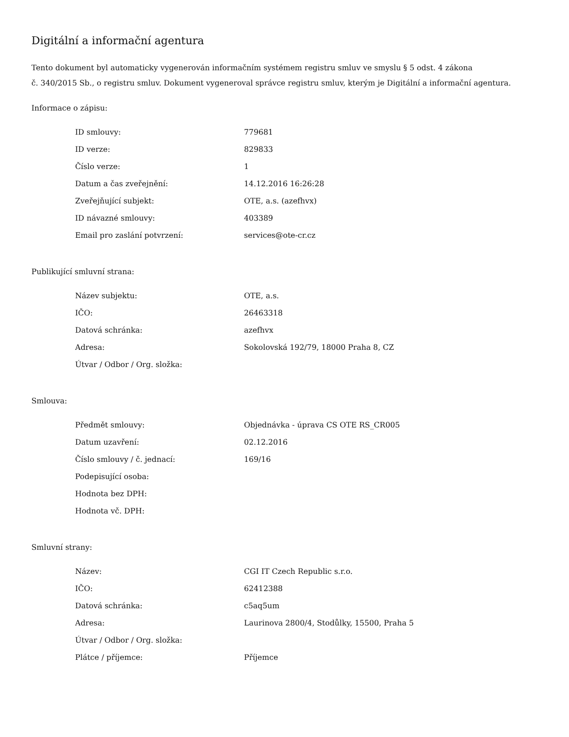Digitální a informační agentura
Tento dokument byl automaticky vygenerován informačním systémem registru smluv ve smyslu § 5 odst. 4 zákona
č. 340/2015 Sb., o registru smluv. Dokument vygeneroval správce registru smluv, kterým je Digitální a informační agentura.
Informace o zápisu:
| ID smlouvy: | 779681 |
| ID verze: | 829833 |
| Číslo verze: | 1 |
| Datum a čas zveřejnění: | 14.12.2016 16:26:28 |
| Zveřejňující subjekt: | OTE, a.s. (azefhvx) |
| ID návazné smlouvy: | 403389 |
| Email pro zaslání potvrzení: | services@ote-cr.cz |
Publikující smluvní strana:
| Název subjektu: | OTE, a.s. |
| IČO: | 26463318 |
| Datová schránka: | azefhvx |
| Adresa: | Sokolovská 192/79, 18000 Praha 8, CZ |
| Útvar / Odbor / Org. složka: | |
Smlouva:
| Předmět smlouvy: | Objednávka - úprava CS OTE RS_CR005 |
| Datum uzavření: | 02.12.2016 |
| Číslo smlouvy / č. jednací: | 169/16 |
| Podepisující osoba: | |
| Hodnota bez DPH: | |
| Hodnota vč. DPH: | |
Smluvní strany:
| Název: | CGI IT Czech Republic s.r.o. |
| IČO: | 62412388 |
| Datová schránka: | c5aq5um |
| Adresa: | Laurinova 2800/4, Stodůlky, 15500, Praha 5 |
| Útvar / Odbor / Org. složka: | |
| Plátce / příjemce: | Příjemce |